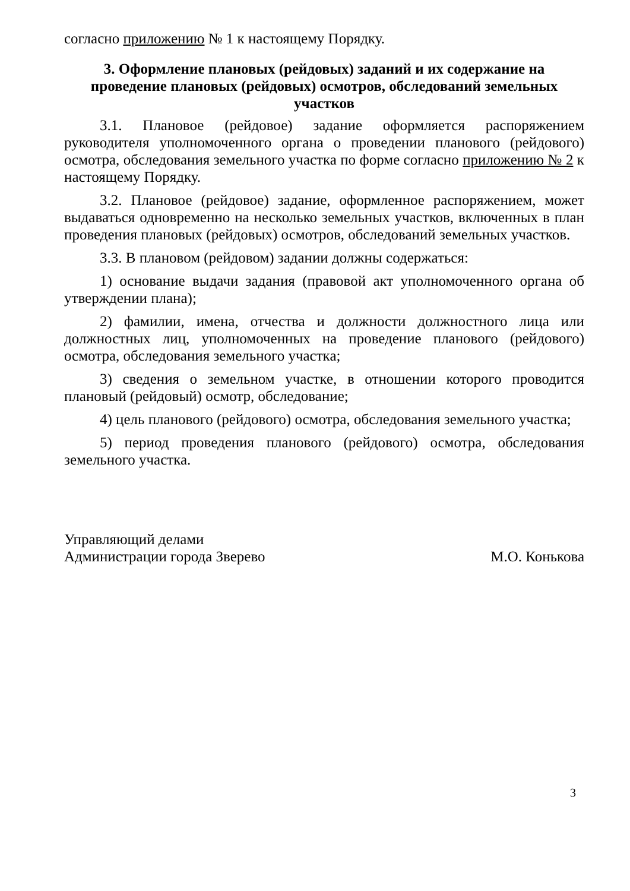согласно приложению № 1 к настоящему Порядку.
3. Оформление плановых (рейдовых) заданий и их содержание на проведение плановых (рейдовых) осмотров, обследований земельных участков
3.1. Плановое (рейдовое) задание оформляется распоряжением руководителя уполномоченного органа о проведении планового (рейдового) осмотра, обследования земельного участка по форме согласно приложению № 2 к настоящему Порядку.
3.2. Плановое (рейдовое) задание, оформленное распоряжением, может выдаваться одновременно на несколько земельных участков, включенных в план проведения плановых (рейдовых) осмотров, обследований земельных участков.
3.3. В плановом (рейдовом) задании должны содержаться:
1) основание выдачи задания (правовой акт уполномоченного органа об утверждении плана);
2) фамилии, имена, отчества и должности должностного лица или должностных лиц, уполномоченных на проведение планового (рейдового) осмотра, обследования земельного участка;
3) сведения о земельном участке, в отношении которого проводится плановый (рейдовый) осмотр, обследование;
4) цель планового (рейдового) осмотра, обследования земельного участка;
5) период проведения планового (рейдового) осмотра, обследования земельного участка.
Управляющий делами
Администрации города Зверево
М.О. Конькова
3